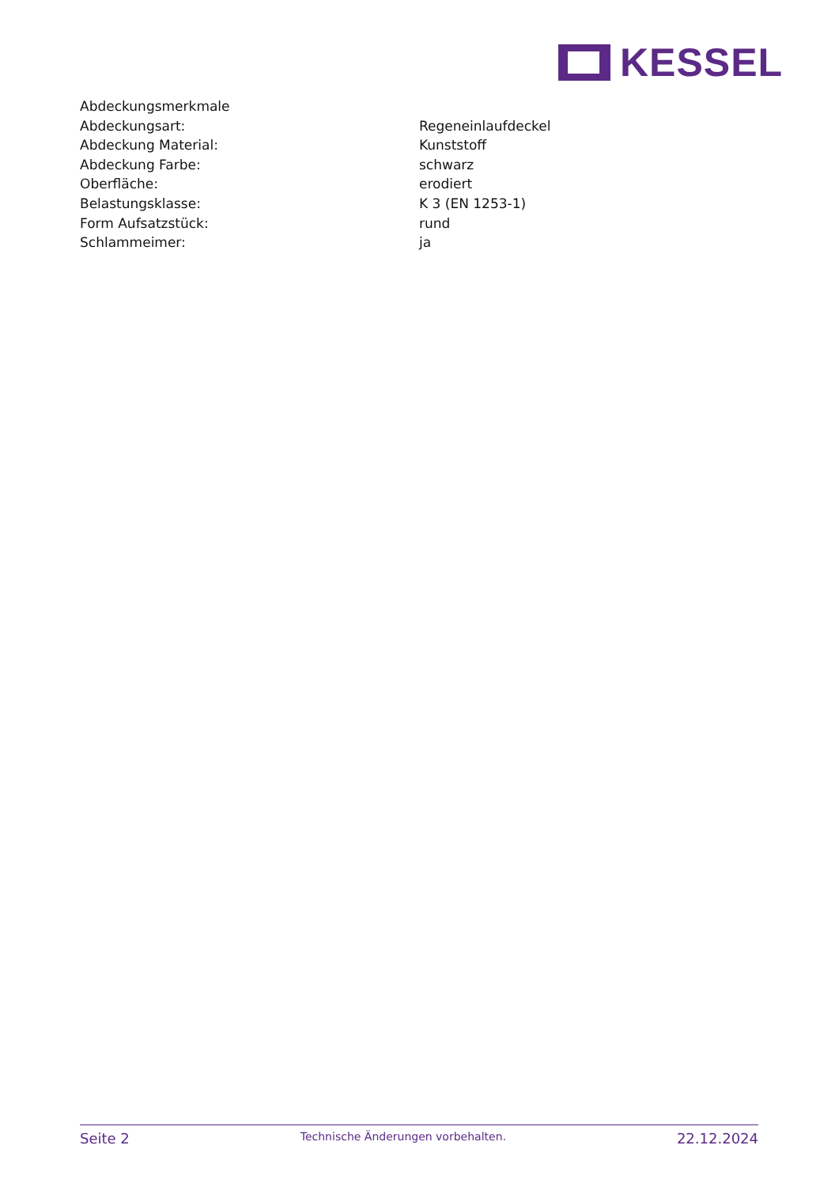KESSEL
| Abdeckungsmerkmale | |
| Abdeckungsart: | Regeneinlaufdeckel |
| Abdeckung Material: | Kunststoff |
| Abdeckung Farbe: | schwarz |
| Oberfläche: | erodiert |
| Belastungsklasse: | K 3 (EN 1253-1) |
| Form Aufsatzstück: | rund |
| Schlammeimer: | ja |
Seite 2 Technische Änderungen vorbehalten. 22.12.2024